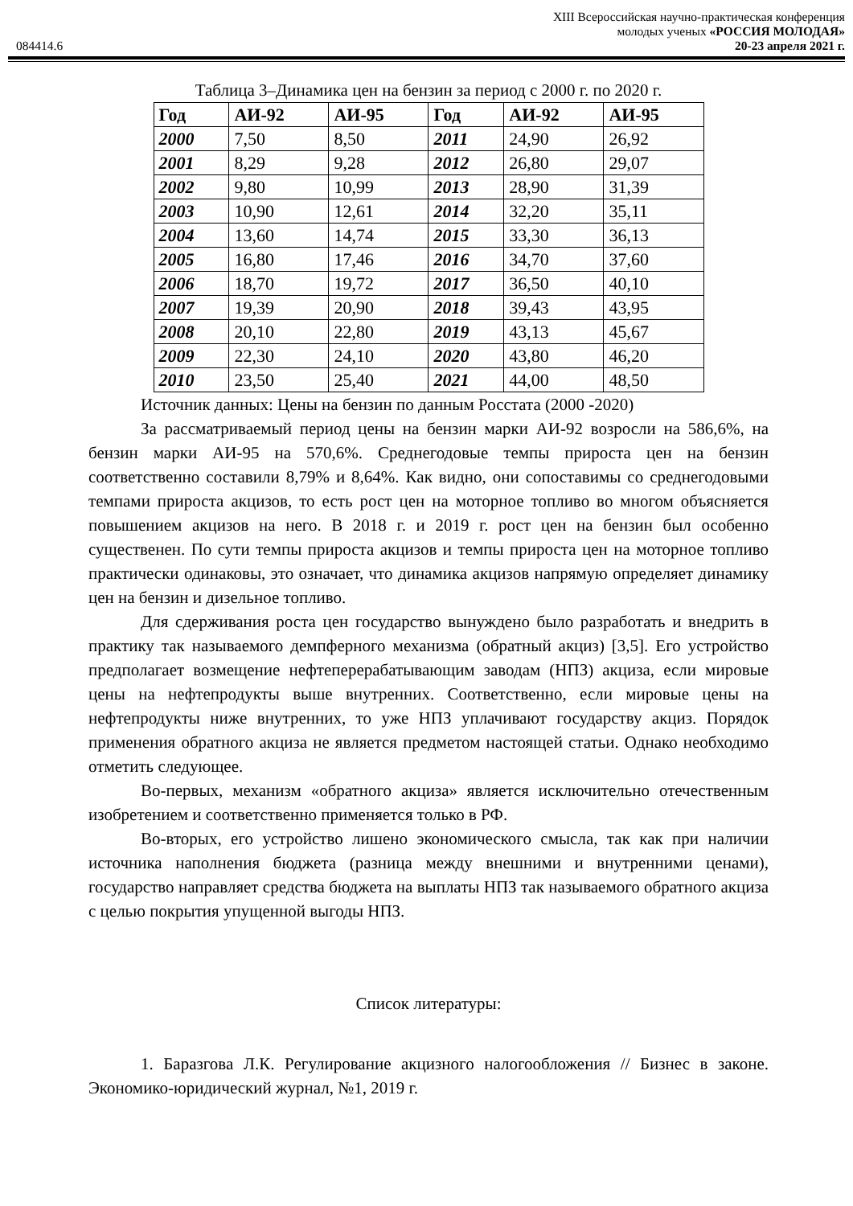XIII Всероссийская научно-практическая конференция
молодых ученых «РОССИЯ МОЛОДАЯ»
084414.6 20-23 апреля 2021 г.
Таблица 3–Динамика цен на бензин за период с 2000 г. по 2020 г.
| Год | АИ-92 | АИ-95 | Год | АИ-92 | АИ-95 |
| --- | --- | --- | --- | --- | --- |
| 2000 | 7,50 | 8,50 | 2011 | 24,90 | 26,92 |
| 2001 | 8,29 | 9,28 | 2012 | 26,80 | 29,07 |
| 2002 | 9,80 | 10,99 | 2013 | 28,90 | 31,39 |
| 2003 | 10,90 | 12,61 | 2014 | 32,20 | 35,11 |
| 2004 | 13,60 | 14,74 | 2015 | 33,30 | 36,13 |
| 2005 | 16,80 | 17,46 | 2016 | 34,70 | 37,60 |
| 2006 | 18,70 | 19,72 | 2017 | 36,50 | 40,10 |
| 2007 | 19,39 | 20,90 | 2018 | 39,43 | 43,95 |
| 2008 | 20,10 | 22,80 | 2019 | 43,13 | 45,67 |
| 2009 | 22,30 | 24,10 | 2020 | 43,80 | 46,20 |
| 2010 | 23,50 | 25,40 | 2021 | 44,00 | 48,50 |
Источник данных: Цены на бензин по данным Росстата (2000 -2020)
За рассматриваемый период цены на бензин марки АИ-92 возросли на 586,6%, на бензин марки АИ-95 на 570,6%. Среднегодовые темпы прироста цен на бензин соответственно составили 8,79% и 8,64%. Как видно, они сопоставимы со среднегодовыми темпами прироста акцизов, то есть рост цен на моторное топливо во многом объясняется повышением акцизов на него. В 2018 г. и 2019 г. рост цен на бензин был особенно существенен. По сути темпы прироста акцизов и темпы прироста цен на моторное топливо практически одинаковы, это означает, что динамика акцизов напрямую определяет динамику цен на бензин и дизельное топливо.
Для сдерживания роста цен государство вынуждено было разработать и внедрить в практику так называемого демпферного механизма (обратный акциз) [3,5]. Его устройство предполагает возмещение нефтеперерабатывающим заводам (НПЗ) акциза, если мировые цены на нефтепродукты выше внутренних. Соответственно, если мировые цены на нефтепродукты ниже внутренних, то уже НПЗ уплачивают государству акциз. Порядок применения обратного акциза не является предметом настоящей статьи. Однако необходимо отметить следующее.
Во-первых, механизм «обратного акциза» является исключительно отечественным изобретением и соответственно применяется только в РФ.
Во-вторых, его устройство лишено экономического смысла, так как при наличии источника наполнения бюджета (разница между внешними и внутренними ценами), государство направляет средства бюджета на выплаты НПЗ так называемого обратного акциза с целью покрытия упущенной выгоды НПЗ.
Список литературы:
1. Баразгова Л.К. Регулирование акцизного налогообложения // Бизнес в законе. Экономико-юридический журнал, №1, 2019 г.